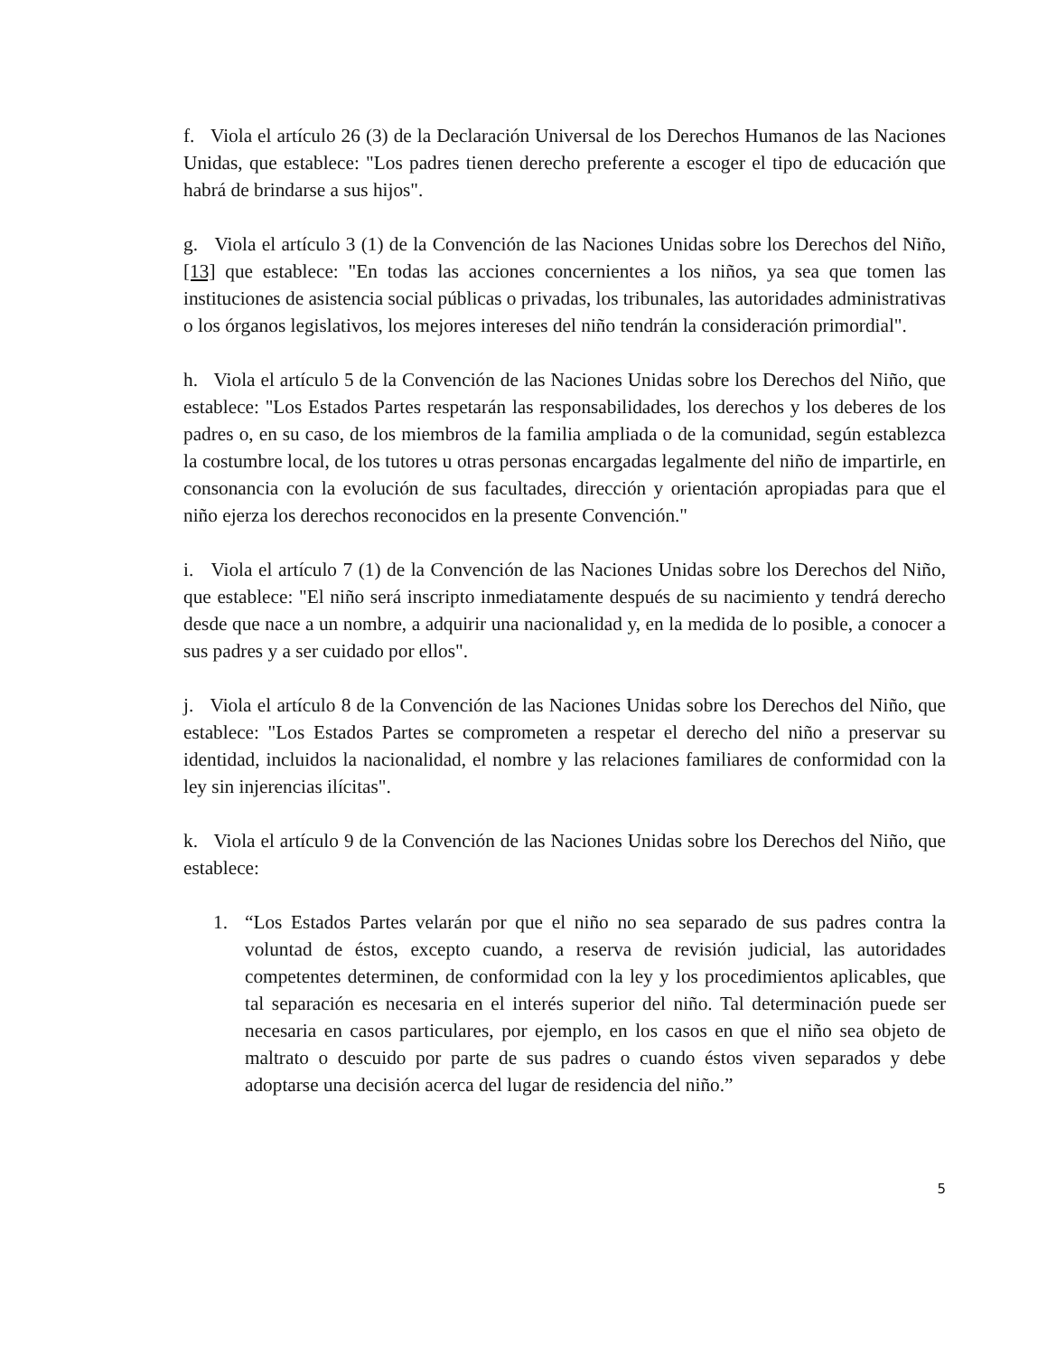f. Viola el artículo 26 (3) de la Declaración Universal de los Derechos Humanos de las Naciones Unidas, que establece: "Los padres tienen derecho preferente a escoger el tipo de educación que habrá de brindarse a sus hijos".
g. Viola el artículo 3 (1) de la Convención de las Naciones Unidas sobre los Derechos del Niño,[13] que establece: "En todas las acciones concernientes a los niños, ya sea que tomen las instituciones de asistencia social públicas o privadas, los tribunales, las autoridades administrativas o los órganos legislativos, los mejores intereses del niño tendrán la consideración primordial".
h. Viola el artículo 5 de la Convención de las Naciones Unidas sobre los Derechos del Niño, que establece: "Los Estados Partes respetarán las responsabilidades, los derechos y los deberes de los padres o, en su caso, de los miembros de la familia ampliada o de la comunidad, según establezca la costumbre local, de los tutores u otras personas encargadas legalmente del niño de impartirle, en consonancia con la evolución de sus facultades, dirección y orientación apropiadas para que el niño ejerza los derechos reconocidos en la presente Convención."
i. Viola el artículo 7 (1) de la Convención de las Naciones Unidas sobre los Derechos del Niño, que establece: "El niño será inscripto inmediatamente después de su nacimiento y tendrá derecho desde que nace a un nombre, a adquirir una nacionalidad y, en la medida de lo posible, a conocer a sus padres y a ser cuidado por ellos".
j. Viola el artículo 8 de la Convención de las Naciones Unidas sobre los Derechos del Niño, que establece: "Los Estados Partes se comprometen a respetar el derecho del niño a preservar su identidad, incluidos la nacionalidad, el nombre y las relaciones familiares de conformidad con la ley sin injerencias ilícitas".
k. Viola el artículo 9 de la Convención de las Naciones Unidas sobre los Derechos del Niño, que establece:
1. “Los Estados Partes velarán por que el niño no sea separado de sus padres contra la voluntad de éstos, excepto cuando, a reserva de revisión judicial, las autoridades competentes determinen, de conformidad con la ley y los procedimientos aplicables, que tal separación es necesaria en el interés superior del niño. Tal determinación puede ser necesaria en casos particulares, por ejemplo, en los casos en que el niño sea objeto de maltrato o descuido por parte de sus padres o cuando éstos viven separados y debe adoptarse una decisión acerca del lugar de residencia del niño.”
5